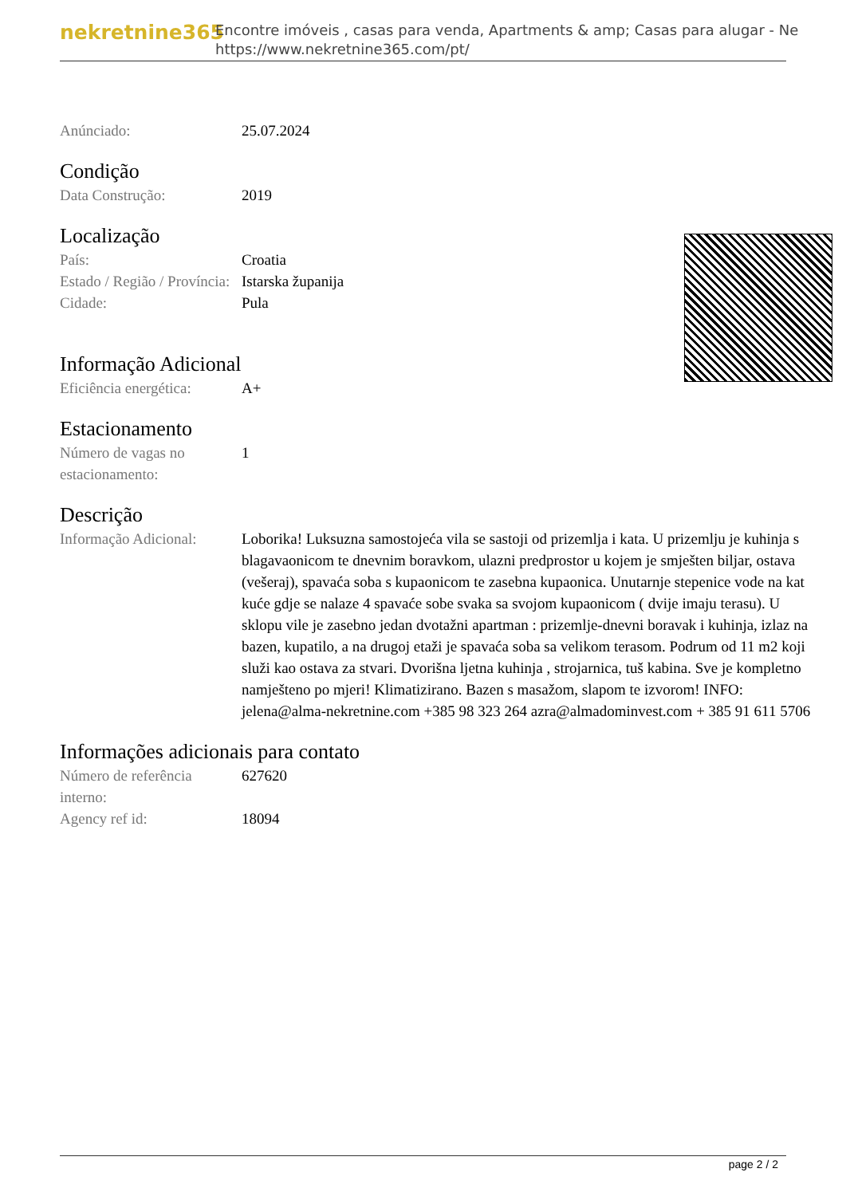nekretnine365
Encontre imóveis , casas para venda, Apartments & amp; Casas para alugar - Ne
https://www.nekretnine365.com/pt/
| Anúnciado: | 25.07.2024 |
Condição
| Data Construção: | 2019 |
Localização
| País: | Croatia |
| Estado / Região / Província: | Istarska županija |
| Cidade: | Pula |
Informação Adicional
| Eficiência energética: | A+ |
Estacionamento
| Número de vagas no estacionamento: | 1 |
Descrição
| Informação Adicional: | Loborika! Luksuzna samostojeća vila se sastoji od prizemlja i kata. U prizemlju je kuhinja s blagavaonicom te dnevnim boravkom, ulazni predprostor u kojem je smješten biljar, ostava (vešeraj), spavaća soba s kupaonicom te zasebna kupaonica. Unutarnje stepenice vode na kat kuće gdje se nalaze 4 spavaće sobe svaka sa svojom kupaonicom ( dvije imaju terasu). U sklopu vile je zasebno jedan dvotažni apartman : prizemlje-dnevni boravak i kuhinja, izlaz na bazen, kupatilo, a na drugoj etaži je spavaća soba sa velikom terasom. Podrum od 11 m2 koji služi kao ostava za stvari. Dvorišna ljetna kuhinja , strojarnica, tuš kabina. Sve je kompletno namješteno po mjeri! Klimatizirano. Bazen s masažom, slapom te izvorom! INFO: jelena@alma-nekretnine.com +385 98 323 264 azra@almadominvest.com + 385 91 611 5706 |
Informações adicionais para contato
| Número de referência interno: | 627620 |
| Agency ref id: | 18094 |
page 2 / 2